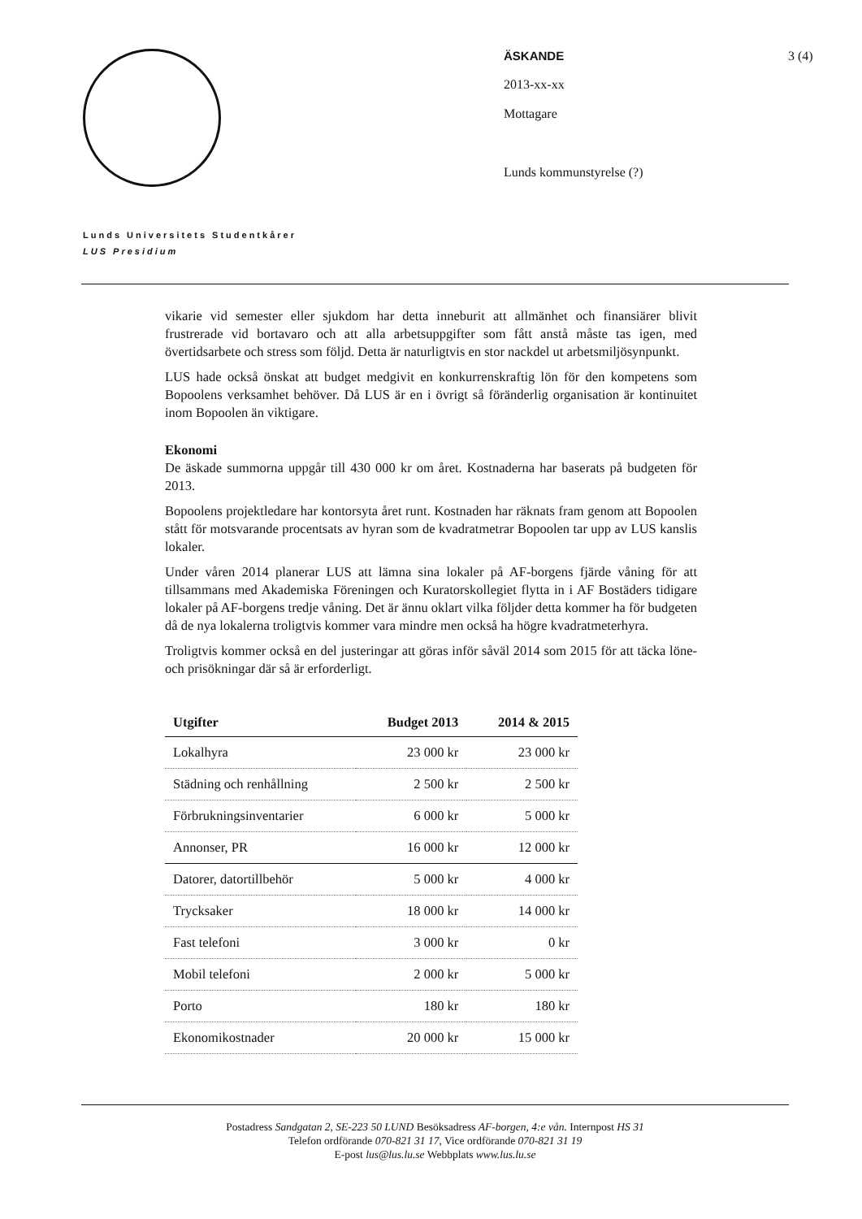ÄSKANDE
2013-xx-xx
Mottagare
Lunds kommunstyrelse (?)
3 (4)
Lunds Universitets Studentkårer
LUS Presidium
vikarie vid semester eller sjukdom har detta inneburit att allmänhet och finansiärer blivit frustrerade vid bortavaro och att alla arbetsuppgifter som fått anstå måste tas igen, med övertidsarbete och stress som följd. Detta är naturligtvis en stor nackdel ut arbetsmiljösynpunkt.
LUS hade också önskat att budget medgivit en konkurrenskraftig lön för den kompetens som Bopoolens verksamhet behöver. Då LUS är en i övrigt så föränderlig organisation är kontinuitet inom Bopoolen än viktigare.
Ekonomi
De äskade summorna uppgår till 430 000 kr om året. Kostnaderna har baserats på budgeten för 2013.
Bopoolens projektledare har kontorsyta året runt. Kostnaden har räknats fram genom att Bopoolen stått för motsvarande procentsats av hyran som de kvadratmetrar Bopoolen tar upp av LUS kanslis lokaler.
Under våren 2014 planerar LUS att lämna sina lokaler på AF-borgens fjärde våning för att tillsammans med Akademiska Föreningen och Kuratorskollegiet flytta in i AF Bostäders tidigare lokaler på AF-borgens tredje våning. Det är ännu oklart vilka följder detta kommer ha för budgeten då de nya lokalerna troligtvis kommer vara mindre men också ha högre kvadratmeterhyra.
Troligtvis kommer också en del justeringar att göras inför såväl 2014 som 2015 för att täcka löne- och prisökningar där så är erforderligt.
| Utgifter | Budget 2013 | 2014 & 2015 |
| --- | --- | --- |
| Lokalhyra | 23 000 kr | 23 000 kr |
| Städning och renhållning | 2 500 kr | 2 500 kr |
| Förbrukningsinventarier | 6 000 kr | 5 000 kr |
| Annonser, PR | 16 000 kr | 12 000 kr |
| Datorer, datortillbehör | 5 000 kr | 4 000 kr |
| Trycksaker | 18 000 kr | 14 000 kr |
| Fast telefoni | 3 000 kr | 0 kr |
| Mobil telefoni | 2 000 kr | 5 000 kr |
| Porto | 180 kr | 180 kr |
| Ekonomikostnader | 20 000 kr | 15 000 kr |
Postadress Sandgatan 2, SE-223 50 LUND Besöksadress AF-borgen, 4:e vån. Internpost HS 31
Telefon ordförande 070-821 31 17, Vice ordförande 070-821 31 19
E-post lus@lus.lu.se Webbplats www.lus.lu.se